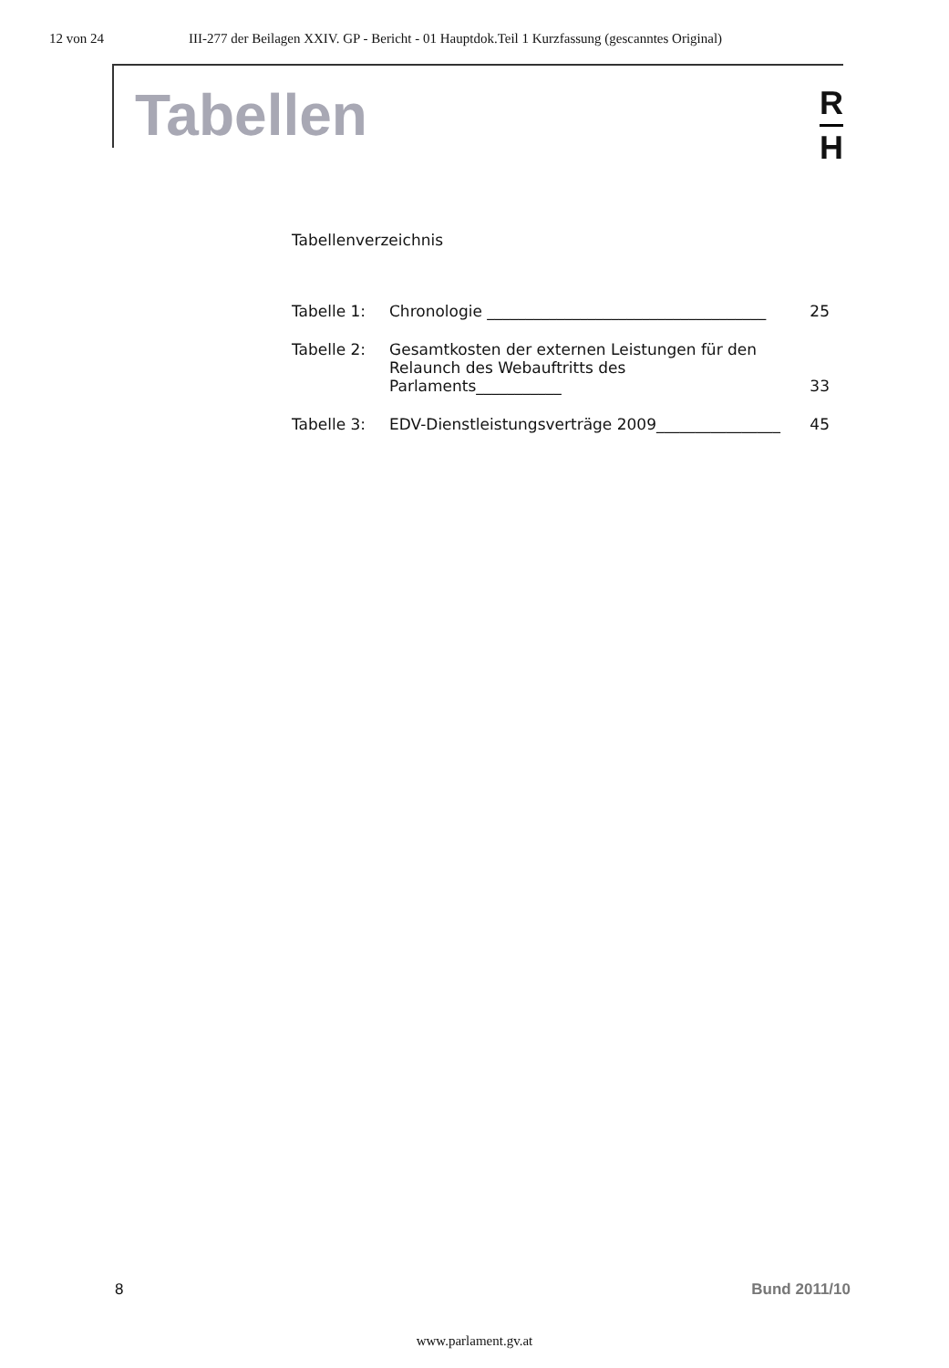12 von 24 III-277 der Beilagen XXIV. GP - Bericht - 01 Hauptdok.Teil 1 Kurzfassung (gescanntes Original)
Tabellen
R
H
Tabellenverzeichnis
Tabelle 1: Chronologie ____________________________________ 25
Tabelle 2: Gesamtkosten der externen Leistungen für den
Relaunch des Webauftritts des Parlaments___________ 33
Tabelle 3: EDV-Dienstleistungsverträge 2009________________ 45
8 Bund 2011/10
www.parlament.gv.at